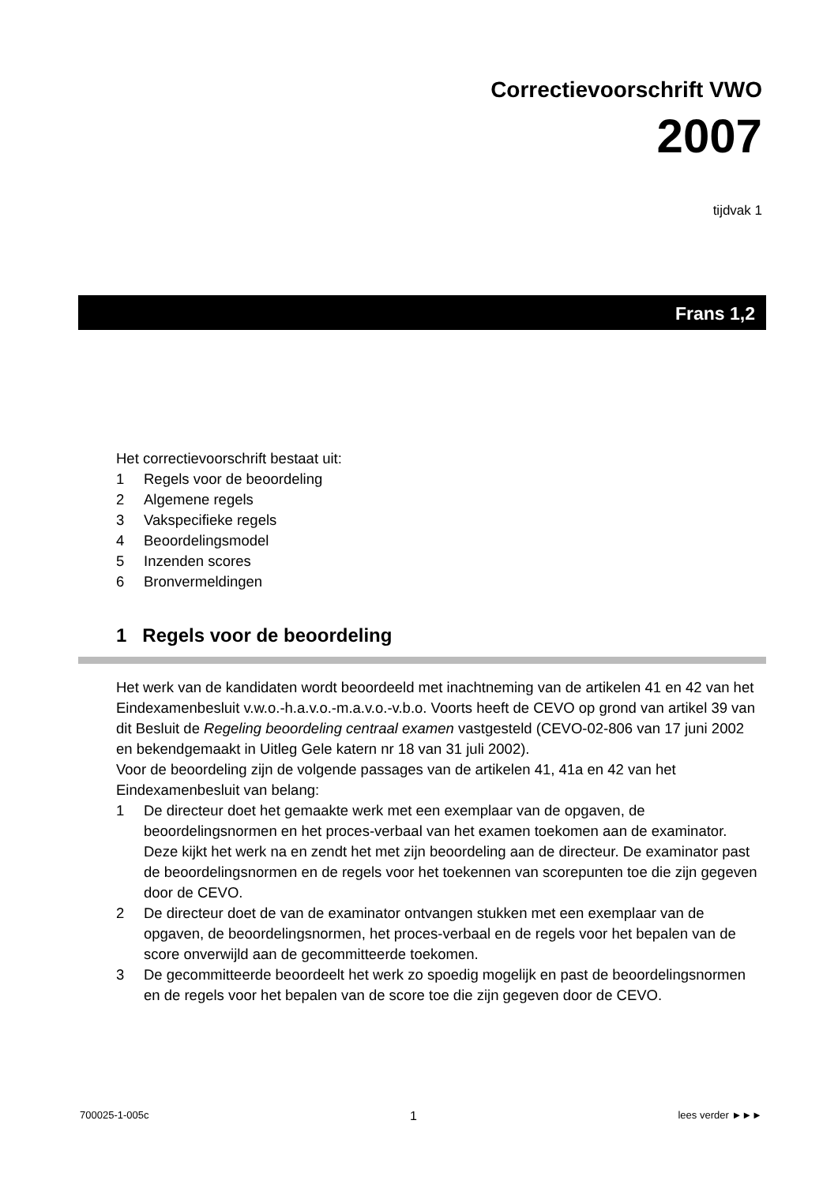Correctievoorschrift VWO
2007
tijdvak 1
Frans 1,2
Het correctievoorschrift bestaat uit:
1 Regels voor de beoordeling
2 Algemene regels
3 Vakspecifieke regels
4 Beoordelingsmodel
5 Inzenden scores
6 Bronvermeldingen
1 Regels voor de beoordeling
Het werk van de kandidaten wordt beoordeeld met inachtneming van de artikelen 41 en 42 van het Eindexamenbesluit v.w.o.-h.a.v.o.-m.a.v.o.-v.b.o. Voorts heeft de CEVO op grond van artikel 39 van dit Besluit de Regeling beoordeling centraal examen vastgesteld (CEVO-02-806 van 17 juni 2002 en bekendgemaakt in Uitleg Gele katern nr 18 van 31 juli 2002).
Voor de beoordeling zijn de volgende passages van de artikelen 41, 41a en 42 van het Eindexamenbesluit van belang:
1 De directeur doet het gemaakte werk met een exemplaar van de opgaven, de beoordelingsnormen en het proces-verbaal van het examen toekomen aan de examinator. Deze kijkt het werk na en zendt het met zijn beoordeling aan de directeur. De examinator past de beoordelingsnormen en de regels voor het toekennen van scorepunten toe die zijn gegeven door de CEVO.
2 De directeur doet de van de examinator ontvangen stukken met een exemplaar van de opgaven, de beoordelingsnormen, het proces-verbaal en de regels voor het bepalen van de score onverwijld aan de gecommitteerde toekomen.
3 De gecommitteerde beoordeelt het werk zo spoedig mogelijk en past de beoordelingsnormen en de regels voor het bepalen van de score toe die zijn gegeven door de CEVO.
700025-1-005c 1 lees verder ►►►